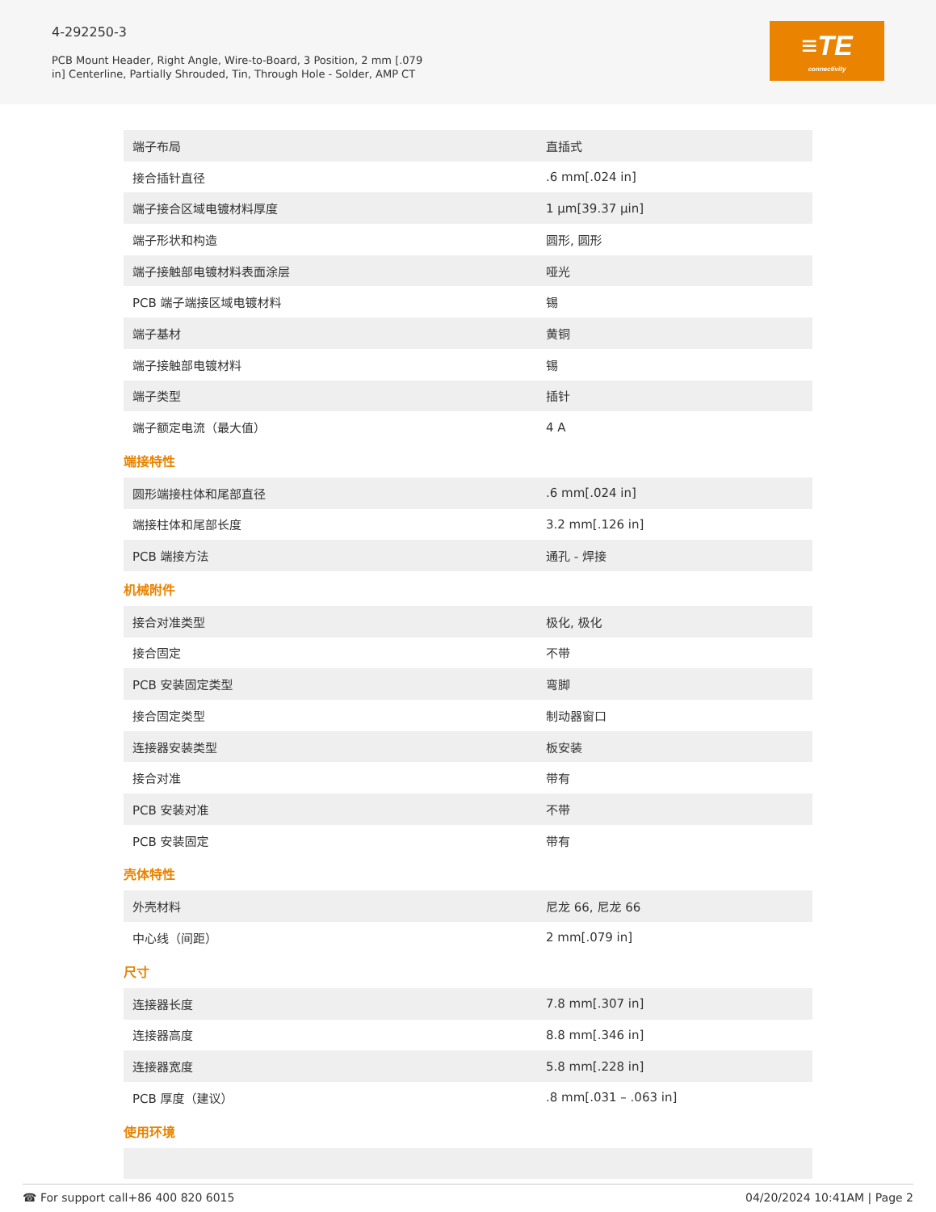4-292250-3
PCB Mount Header, Right Angle, Wire-to-Board, 3 Position, 2 mm [.079 in] Centerline, Partially Shrouded, Tin, Through Hole - Solder, AMP CT
≡TE
connectivity
| 端子布局 | 直插式 |
| 接合插针直径 | .6 mm[.024 in] |
| 端子接合区域电镀材料厚度 | 1 µm[39.37 µin] |
| 端子形状和构造 | 圆形, 圆形 |
| 端子接触部电镀材料表面涂层 | 哑光 |
| PCB 端子端接区域电镀材料 | 锡 |
| 端子基材 | 黄铜 |
| 端子接触部电镀材料 | 锡 |
| 端子类型 | 插针 |
| 端子额定电流（最大值） | 4 A |
端接特性
| 圆形端接柱体和尾部直径 | .6 mm[.024 in] |
| 端接柱体和尾部长度 | 3.2 mm[.126 in] |
| PCB 端接方法 | 通孔 - 焊接 |
机械附件
| 接合对准类型 | 极化, 极化 |
| 接合固定 | 不带 |
| PCB 安装固定类型 | 弯脚 |
| 接合固定类型 | 制动器窗口 |
| 连接器安装类型 | 板安装 |
| 接合对准 | 带有 |
| PCB 安装对准 | 不带 |
| PCB 安装固定 | 带有 |
壳体特性
| 外壳材料 | 尼龙 66, 尼龙 66 |
| 中心线（间距） | 2 mm[.079 in] |
尺寸
| 连接器长度 | 7.8 mm[.307 in] |
| 连接器高度 | 8.8 mm[.346 in] |
| 连接器宽度 | 5.8 mm[.228 in] |
| PCB 厚度（建议） | .8 mm[.031 – .063 in] |
使用环境
☎ For support call+86 400 820 6015 04/20/2024 10:41AM | Page 2